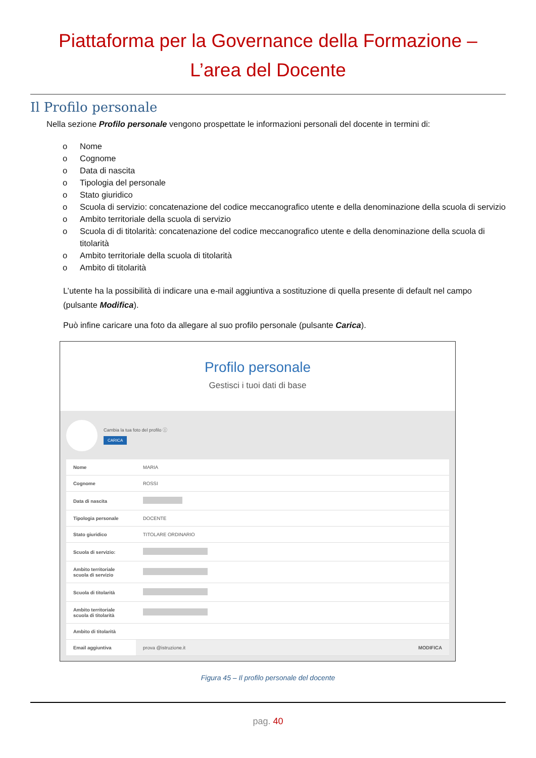Piattaforma per la Governance della Formazione –
L’area del Docente
Il Profilo personale
Nella sezione Profilo personale vengono prospettate le informazioni personali del docente in termini di:
o Nome
o Cognome
o Data di nascita
o Tipologia del personale
o Stato giuridico
o Scuola di servizio: concatenazione del codice meccanografico utente e della denominazione della scuola di servizio
o Ambito territoriale della scuola di servizio
o Scuola di di titolarità: concatenazione del codice meccanografico utente e della denominazione della scuola di titolarità
o Ambito territoriale della scuola di titolarità
o Ambito di titolarità
L’utente ha la possibilità di indicare una e-mail aggiuntiva a sostituzione di quella presente di default nel campo (pulsante Modifica).
Può infine caricare una foto da allegare al suo profilo personale (pulsante Carica).
Profilo personale
Gestisci i tuoi dati di base
Cambia la tua foto del profilo ⓘ
CARICA
| Nome | MARIA |
| Cognome | ROSSI |
| Data di nascita | |
| Tipologia personale | DOCENTE |
| Stato giuridico | TITOLARE ORDINARIO |
| Scuola di servizio: | |
| Ambito territoriale scuola di servizio | |
| Scuola di titolarità | |
| Ambito territoriale scuola di titolarità | |
| Ambito di titolarità | |
| Email aggiuntiva | prova @istruzione.it MODIFICA |
Figura 45 – Il profilo personale del docente
pag. 40